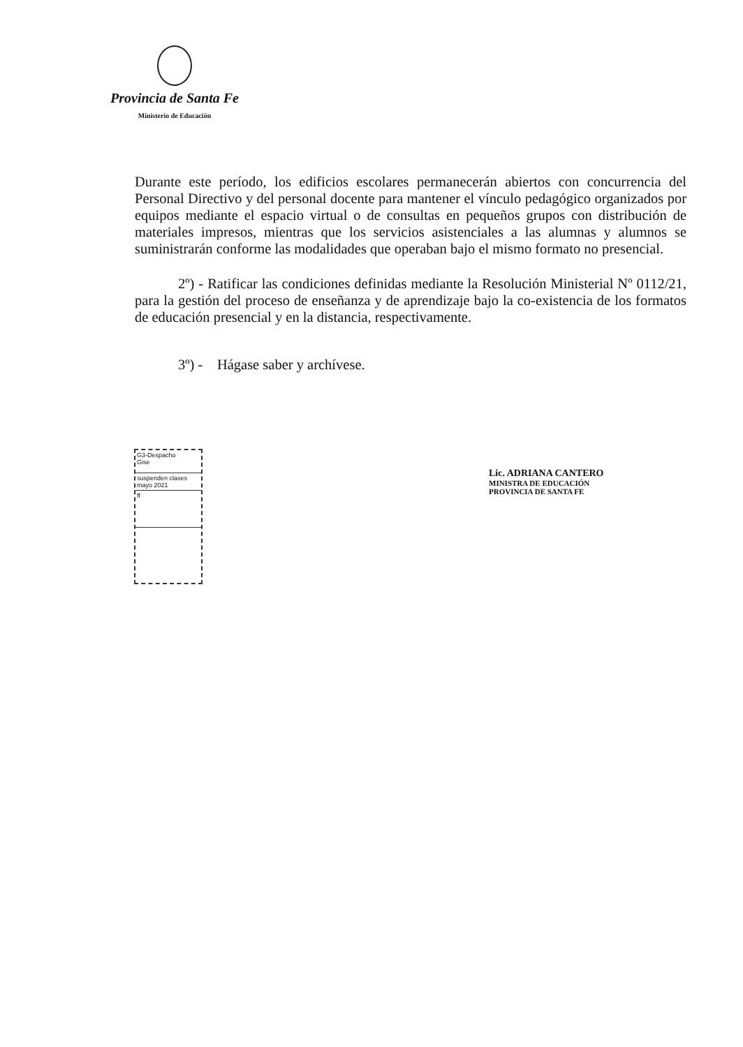Provincia de Santa Fe
Ministerio de Educación
Durante este período, los edificios escolares permanecerán abiertos con concurrencia del Personal Directivo y del personal docente para mantener el vínculo pedagógico organizados por equipos mediante el espacio virtual o de consultas en pequeños grupos con distribución de materiales impresos, mientras que los servicios asistenciales a las alumnas y alumnos se suministrarán conforme las modalidades que operaban bajo el mismo formato no presencial.
2º) - Ratificar las condiciones definidas mediante la Resolución Ministerial Nº 0112/21, para la gestión del proceso de enseñanza y de aprendizaje bajo la co-existencia de los formatos de educación presencial y en la distancia, respectivamente.
3º) - Hágase saber y archívese.
G3-Despacho
Gise
suspenden clases mayo 2021
ff
Lic. ADRIANA CANTERO
MINISTRA DE EDUCACIÓN
PROVINCIA DE SANTA FE